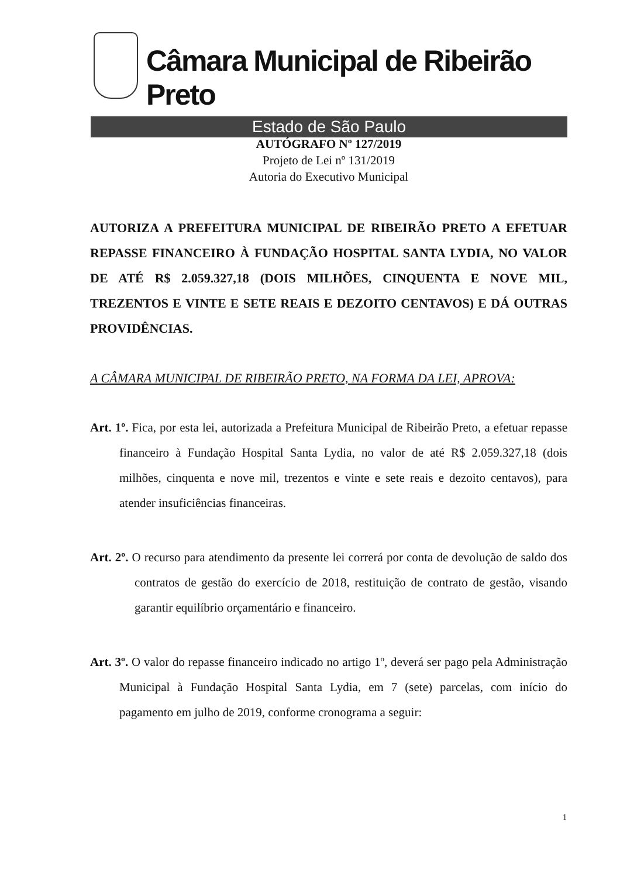Câmara Municipal de Ribeirão Preto
Estado de São Paulo
AUTÓGRAFO Nº 127/2019
Projeto de Lei nº 131/2019
Autoria do Executivo Municipal
AUTORIZA A PREFEITURA MUNICIPAL DE RIBEIRÃO PRETO A EFETUAR REPASSE FINANCEIRO À FUNDAÇÃO HOSPITAL SANTA LYDIA, NO VALOR DE ATÉ R$ 2.059.327,18 (DOIS MILHÕES, CINQUENTA E NOVE MIL, TREZENTOS E VINTE E SETE REAIS E DEZOITO CENTAVOS) E DÁ OUTRAS PROVIDÊNCIAS.
A CÂMARA MUNICIPAL DE RIBEIRÃO PRETO, NA FORMA DA LEI, APROVA:
Art. 1º. Fica, por esta lei, autorizada a Prefeitura Municipal de Ribeirão Preto, a efetuar repasse financeiro à Fundação Hospital Santa Lydia, no valor de até R$ 2.059.327,18 (dois milhões, cinquenta e nove mil, trezentos e vinte e sete reais e dezoito centavos), para atender insuficiências financeiras.
Art. 2º. O recurso para atendimento da presente lei correrá por conta de devolução de saldo dos contratos de gestão do exercício de 2018, restituição de contrato de gestão, visando garantir equilíbrio orçamentário e financeiro.
Art. 3º. O valor do repasse financeiro indicado no artigo 1º, deverá ser pago pela Administração Municipal à Fundação Hospital Santa Lydia, em 7 (sete) parcelas, com início do pagamento em julho de 2019, conforme cronograma a seguir:
1